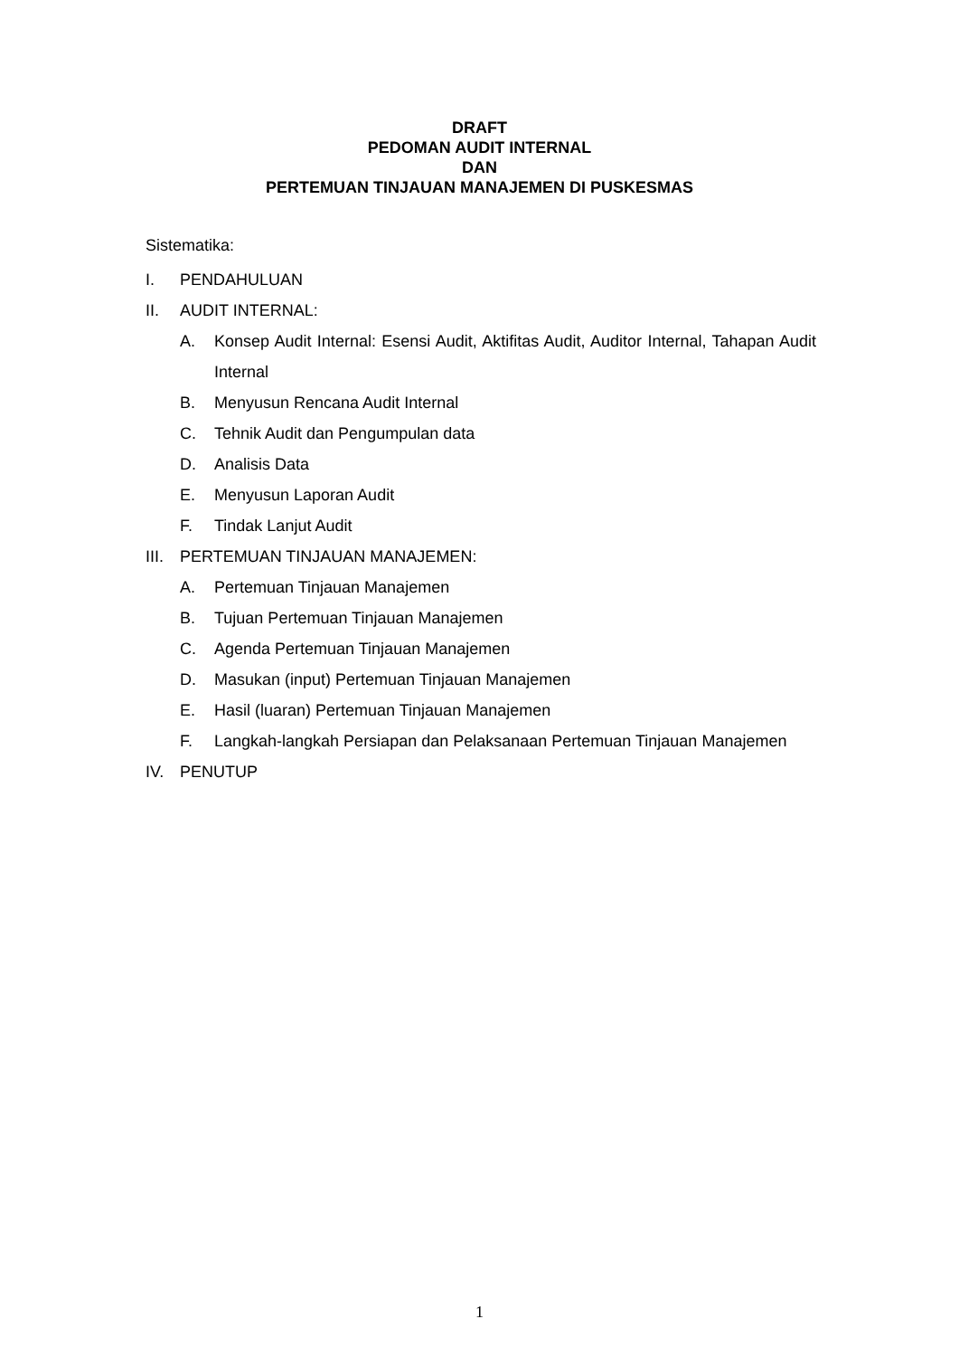DRAFT
PEDOMAN AUDIT INTERNAL
DAN
PERTEMUAN TINJAUAN MANAJEMEN DI PUSKESMAS
Sistematika:
I. PENDAHULUAN
II. AUDIT INTERNAL:
A. Konsep Audit Internal: Esensi Audit, Aktifitas Audit, Auditor Internal, Tahapan Audit Internal
B. Menyusun Rencana Audit Internal
C. Tehnik Audit dan Pengumpulan data
D. Analisis Data
E. Menyusun Laporan Audit
F. Tindak Lanjut Audit
III. PERTEMUAN TINJAUAN MANAJEMEN:
A. Pertemuan Tinjauan Manajemen
B. Tujuan Pertemuan Tinjauan Manajemen
C. Agenda Pertemuan Tinjauan Manajemen
D. Masukan (input) Pertemuan Tinjauan Manajemen
E. Hasil (luaran) Pertemuan Tinjauan Manajemen
F. Langkah-langkah Persiapan dan Pelaksanaan Pertemuan Tinjauan Manajemen
IV. PENUTUP
1